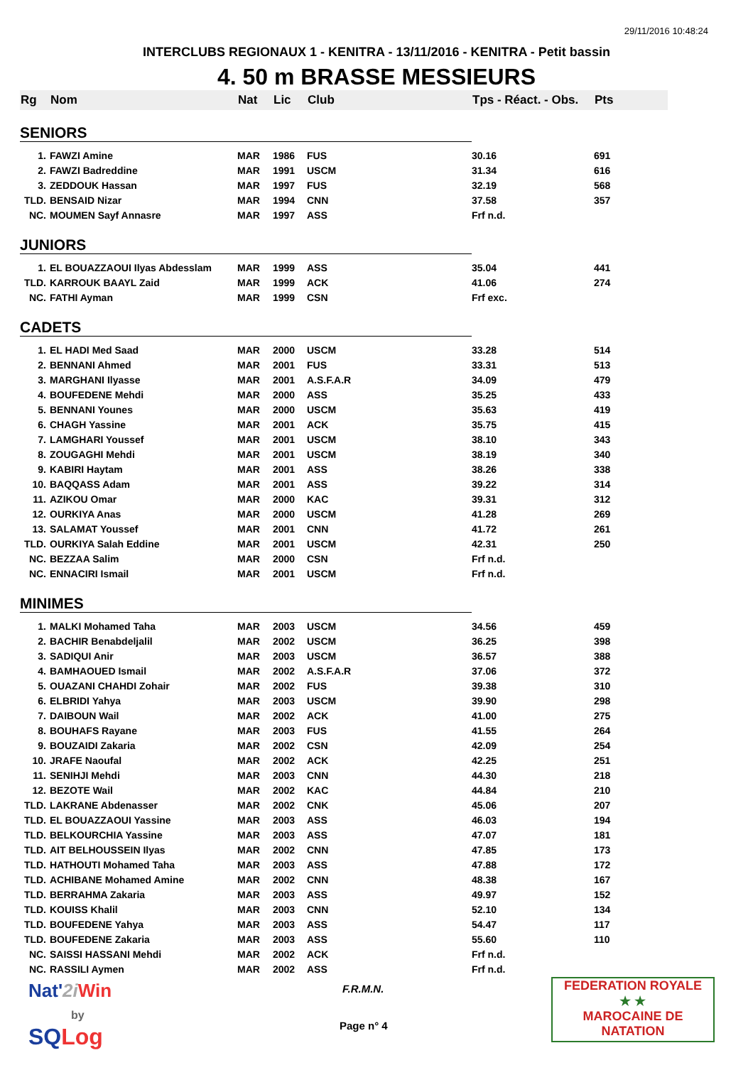29/11/2016 10:48:24
INTERCLUBS REGIONAUX 1 - KENITRA - 13/11/2016 - KENITRA - Petit bassin
4. 50 m BRASSE MESSIEURS
| Rg | Nom | Nat | Lic | Club | Tps - Réact. - Obs. | Pts |
| --- | --- | --- | --- | --- | --- | --- |
| SENIORS | | | | | | |
| 1. | FAWZI Amine | MAR | 1986 | FUS | 30.16 | 691 |
| 2. | FAWZI Badreddine | MAR | 1991 | USCM | 31.34 | 616 |
| 3. | ZEDDOUK Hassan | MAR | 1997 | FUS | 32.19 | 568 |
| TLD. | BENSAID Nizar | MAR | 1994 | CNN | 37.58 | 357 |
| NC. | MOUMEN Sayf Annasre | MAR | 1997 | ASS | Frf n.d. | |
| JUNIORS | | | | | | |
| 1. | EL BOUAZZAOUI Ilyas Abdesslam | MAR | 1999 | ASS | 35.04 | 441 |
| TLD. | KARROUK BAAYL Zaid | MAR | 1999 | ACK | 41.06 | 274 |
| NC. | FATHI Ayman | MAR | 1999 | CSN | Frf exc. | |
| CADETS | | | | | | |
| 1. | EL HADI Med Saad | MAR | 2000 | USCM | 33.28 | 514 |
| 2. | BENNANI Ahmed | MAR | 2001 | FUS | 33.31 | 513 |
| 3. | MARGHANI Ilyasse | MAR | 2001 | A.S.F.A.R | 34.09 | 479 |
| 4. | BOUFEDENE Mehdi | MAR | 2000 | ASS | 35.25 | 433 |
| 5. | BENNANI Younes | MAR | 2000 | USCM | 35.63 | 419 |
| 6. | CHAGH Yassine | MAR | 2001 | ACK | 35.75 | 415 |
| 7. | LAMGHARI Youssef | MAR | 2001 | USCM | 38.10 | 343 |
| 8. | ZOUGAGHI Mehdi | MAR | 2001 | USCM | 38.19 | 340 |
| 9. | KABIRI Haytam | MAR | 2001 | ASS | 38.26 | 338 |
| 10. | BAQQASS Adam | MAR | 2001 | ASS | 39.22 | 314 |
| 11. | AZIKOU Omar | MAR | 2000 | KAC | 39.31 | 312 |
| 12. | OURKIYA Anas | MAR | 2000 | USCM | 41.28 | 269 |
| 13. | SALAMAT Youssef | MAR | 2001 | CNN | 41.72 | 261 |
| TLD. | OURKIYA Salah Eddine | MAR | 2001 | USCM | 42.31 | 250 |
| NC. | BEZZAA Salim | MAR | 2000 | CSN | Frf n.d. | |
| NC. | ENNACIRI Ismail | MAR | 2001 | USCM | Frf n.d. | |
| MINIMES | | | | | | |
| 1. | MALKI Mohamed Taha | MAR | 2003 | USCM | 34.56 | 459 |
| 2. | BACHIR Benabdeljalil | MAR | 2002 | USCM | 36.25 | 398 |
| 3. | SADIQUI Anir | MAR | 2003 | USCM | 36.57 | 388 |
| 4. | BAMHAOUED Ismail | MAR | 2002 | A.S.F.A.R | 37.06 | 372 |
| 5. | OUAZANI CHAHDI Zohair | MAR | 2002 | FUS | 39.38 | 310 |
| 6. | ELBRIDI Yahya | MAR | 2003 | USCM | 39.90 | 298 |
| 7. | DAIBOUN Wail | MAR | 2002 | ACK | 41.00 | 275 |
| 8. | BOUHAFS Rayane | MAR | 2003 | FUS | 41.55 | 264 |
| 9. | BOUZAIDI Zakaria | MAR | 2002 | CSN | 42.09 | 254 |
| 10. | JRAFE Naoufal | MAR | 2002 | ACK | 42.25 | 251 |
| 11. | SENIHJI Mehdi | MAR | 2003 | CNN | 44.30 | 218 |
| 12. | BEZOTE Wail | MAR | 2002 | KAC | 44.84 | 210 |
| TLD. | LAKRANE Abdenasser | MAR | 2002 | CNK | 45.06 | 207 |
| TLD. | EL BOUAZZAOUI Yassine | MAR | 2003 | ASS | 46.03 | 194 |
| TLD. | BELKOURCHIA Yassine | MAR | 2003 | ASS | 47.07 | 181 |
| TLD. | AIT BELHOUSSEIN Ilyas | MAR | 2002 | CNN | 47.85 | 173 |
| TLD. | HATHOUTI Mohamed Taha | MAR | 2003 | ASS | 47.88 | 172 |
| TLD. | ACHIBANE Mohamed Amine | MAR | 2002 | CNN | 48.38 | 167 |
| TLD. | BERRAHMA Zakaria | MAR | 2003 | ASS | 49.97 | 152 |
| TLD. | KOUISS Khalil | MAR | 2003 | CNN | 52.10 | 134 |
| TLD. | BOUFEDENE Yahya | MAR | 2003 | ASS | 54.47 | 117 |
| TLD. | BOUFEDENE Zakaria | MAR | 2003 | ASS | 55.60 | 110 |
| NC. | SAISSI HASSANI Mehdi | MAR | 2002 | ACK | Frf n.d. | |
| NC. | RASSILI Aymen | MAR | 2002 | ASS | Frf n.d. | |
Nat'2i Win
by
SQLog
F.R.M.N.
Page n° 4
FEDERATION ROYALE
★ ★
MAROCAINE DE NATATION